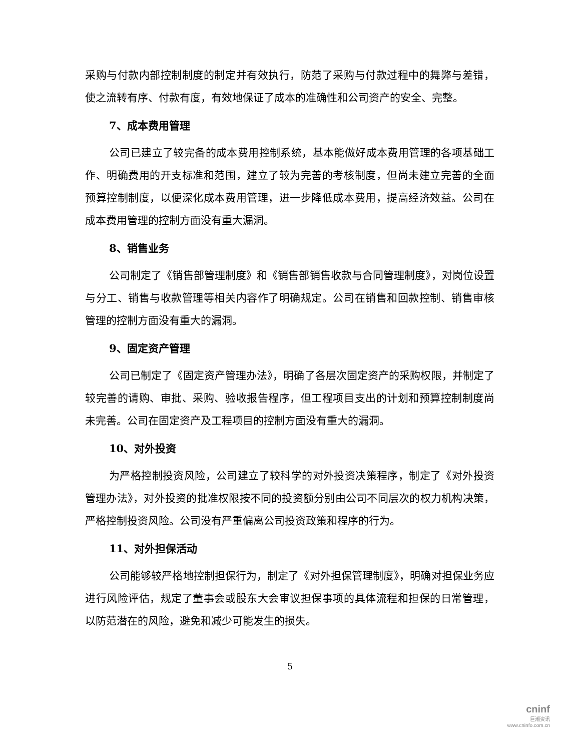采购与付款内部控制制度的制定并有效执行，防范了采购与付款过程中的舞弊与差错，使之流转有序、付款有度，有效地保证了成本的准确性和公司资产的安全、完整。
7、成本费用管理
公司已建立了较完备的成本费用控制系统，基本能做好成本费用管理的各项基础工作、明确费用的开支标准和范围，建立了较为完善的考核制度，但尚未建立完善的全面预算控制制度，以便深化成本费用管理，进一步降低成本费用，提高经济效益。公司在成本费用管理的控制方面没有重大漏洞。
8、销售业务
公司制定了《销售部管理制度》和《销售部销售收款与合同管理制度》，对岗位设置与分工、销售与收款管理等相关内容作了明确规定。公司在销售和回款控制、销售审核管理的控制方面没有重大的漏洞。
9、固定资产管理
公司已制定了《固定资产管理办法》，明确了各层次固定资产的采购权限，并制定了较完善的请购、审批、采购、验收报告程序，但工程项目支出的计划和预算控制制度尚未完善。公司在固定资产及工程项目的控制方面没有重大的漏洞。
10、对外投资
为严格控制投资风险，公司建立了较科学的对外投资决策程序，制定了《对外投资管理办法》，对外投资的批准权限按不同的投资额分别由公司不同层次的权力机构决策，严格控制投资风险。公司没有严重偏离公司投资政策和程序的行为。
11、对外担保活动
公司能够较严格地控制担保行为，制定了《对外担保管理制度》，明确对担保业务应进行风险评估，规定了董事会或股东大会审议担保事项的具体流程和担保的日常管理，以防范潜在的风险，避免和减少可能发生的损失。
5
cninf
巨潮资讯
www.cninfo.com.cn